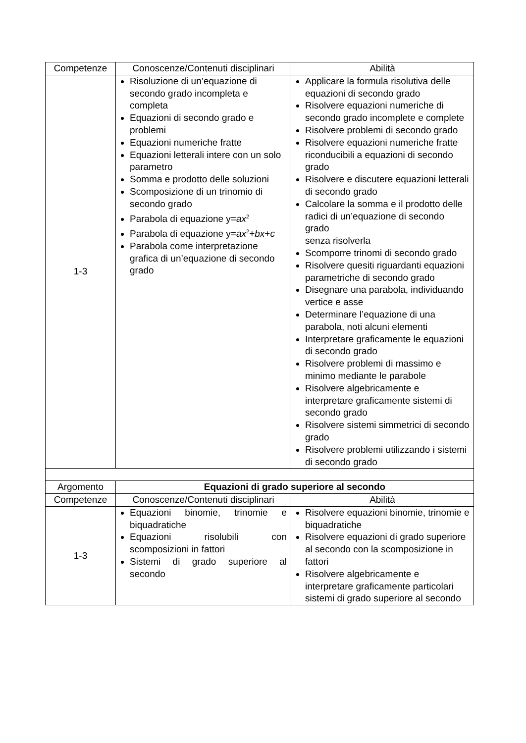| Competenze | Conoscenze/Contenuti disciplinari | Abilità |
| --- | --- | --- |
| 1-3 | Risoluzione di un’equazione di secondo grado incompleta e completa Equazioni di secondo grado e problemi Equazioni numeriche fratte Equazioni letterali intere con un solo parametro Somma e prodotto delle soluzioni Scomposizione di un trinomio di secondo grado Parabola di equazione y= ax<sup>2</sup> Parabola di equazione y= ax<sup>2</sup>+ bx + c Parabola come interpretazione grafica di un’equazione di secondo grado | Applicare la formula risolutiva delle equazioni di secondo grado Risolvere equazioni numeriche di secondo grado incomplete e complete Risolvere problemi di secondo grado Risolvere equazioni numeriche fratte riconducibili a equazioni di secondo grado Risolvere e discutere equazioni letterali di secondo grado Calcolare la somma e il prodotto delle radici di un’equazione di secondo grado senza risolverla Scomporre trinomi di secondo grado Risolvere quesiti riguardanti equazioni parametriche di secondo grado Disegnare una parabola, individuando vertice e asse Determinare l’equazione di una parabola, noti alcuni elementi Interpretare graficamente le equazioni di secondo grado Risolvere problemi di massimo e minimo mediante le parabole Risolvere algebricamente e interpretare graficamente sistemi di secondo grado Risolvere sistemi simmetrici di secondo grado Risolvere problemi utilizzando i sistemi di secondo grado |
| Argomento | Equazioni di grado superiore al secondo | |
| Competenze | Conoscenze/Contenuti disciplinari | Abilità |
| 1-3 | Equazioni binomie, trinomie e biquadratiche Equazioni risolubili con scomposizioni in fattori Sistemi di grado superiore al secondo | Risolvere equazioni binomie, trinomie e biquadratiche Risolvere equazioni di grado superiore al secondo con la scomposizione in fattori Risolvere algebricamente e interpretare graficamente particolari sistemi di grado superiore al secondo |